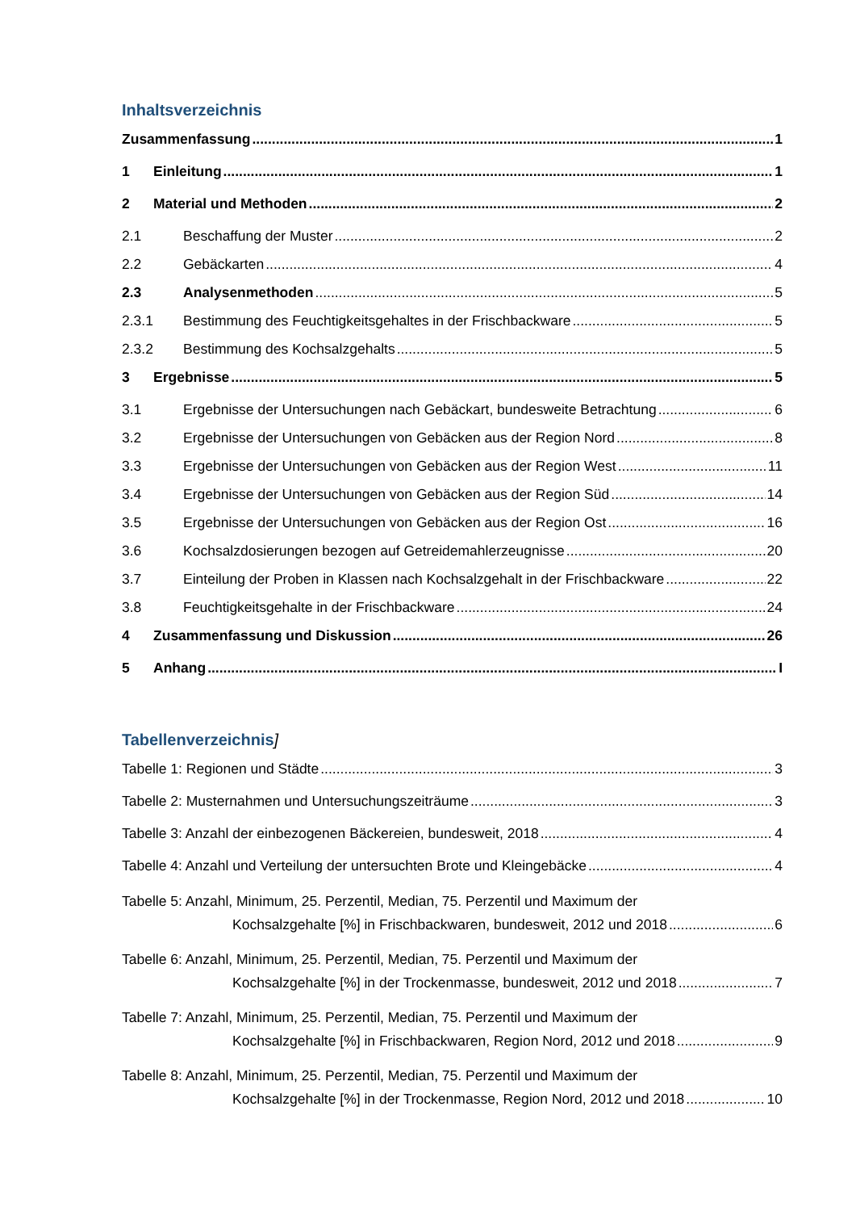Inhaltsverzeichnis
Zusammenfassung 1
1 Einleitung 1
2 Material und Methoden 2
2.1 Beschaffung der Muster 2
2.2 Gebäckarten 4
2.3 Analysenmethoden 5
2.3.1 Bestimmung des Feuchtigkeitsgehaltes in der Frischbackware 5
2.3.2 Bestimmung des Kochsalzgehalts 5
3 Ergebnisse 5
3.1 Ergebnisse der Untersuchungen nach Gebäckart, bundesweite Betrachtung 6
3.2 Ergebnisse der Untersuchungen von Gebäcken aus der Region Nord 8
3.3 Ergebnisse der Untersuchungen von Gebäcken aus der Region West 11
3.4 Ergebnisse der Untersuchungen von Gebäcken aus der Region Süd 14
3.5 Ergebnisse der Untersuchungen von Gebäcken aus der Region Ost 16
3.6 Kochsalzdosierungen bezogen auf Getreidemahlerzeugnisse 20
3.7 Einteilung der Proben in Klassen nach Kochsalzgehalt in der Frischbackware 22
3.8 Feuchtigkeitsgehalte in der Frischbackware 24
4 Zusammenfassung und Diskussion 26
5 Anhang I
Tabellenverzeichnis]
Tabelle 1: Regionen und Städte 3
Tabelle 2: Musternahmen und Untersuchungszeiträume 3
Tabelle 3: Anzahl der einbezogenen Bäckereien, bundesweit, 2018 4
Tabelle 4: Anzahl und Verteilung der untersuchten Brote und Kleingebäcke 4
Tabelle 5: Anzahl, Minimum, 25. Perzentil, Median, 75. Perzentil und Maximum der
Kochsalzgehalte [%] in Frischbackwaren, bundesweit, 2012 und 2018 6
Tabelle 6: Anzahl, Minimum, 25. Perzentil, Median, 75. Perzentil und Maximum der
Kochsalzgehalte [%] in der Trockenmasse, bundesweit, 2012 und 2018 7
Tabelle 7: Anzahl, Minimum, 25. Perzentil, Median, 75. Perzentil und Maximum der
Kochsalzgehalte [%] in Frischbackwaren, Region Nord, 2012 und 2018 9
Tabelle 8: Anzahl, Minimum, 25. Perzentil, Median, 75. Perzentil und Maximum der
Kochsalzgehalte [%] in der Trockenmasse, Region Nord, 2012 und 2018 10